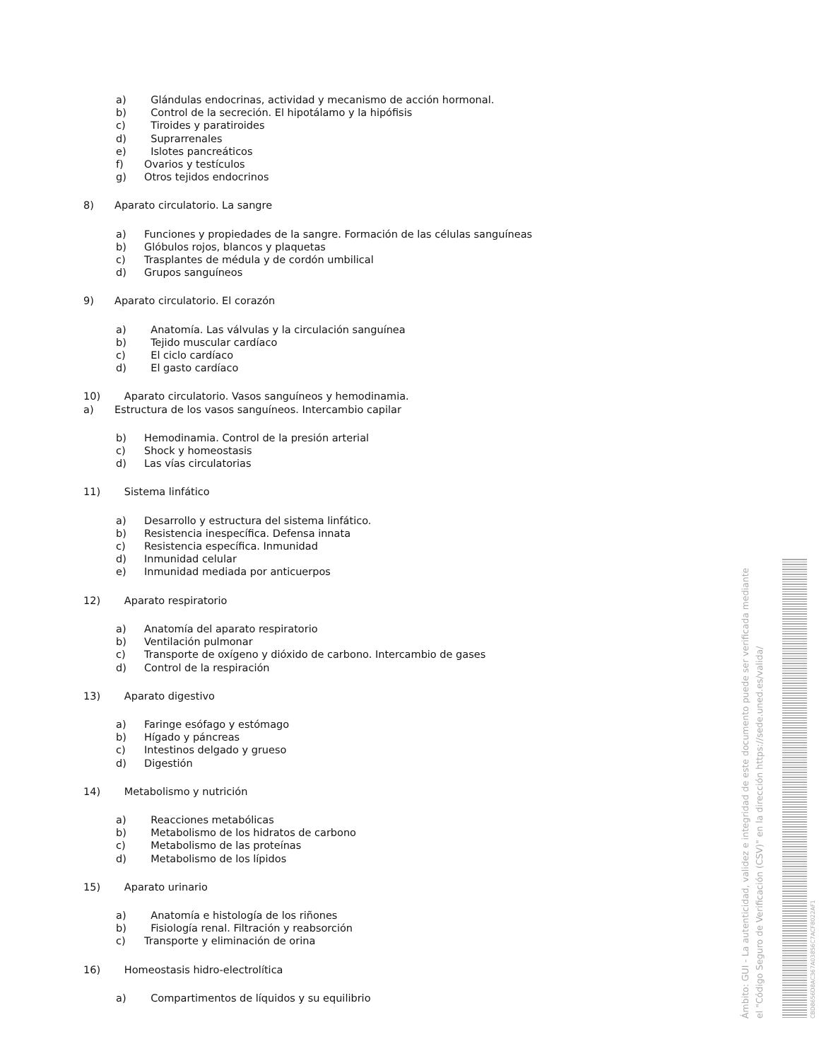a) Glándulas endocrinas, actividad y mecanismo de acción hormonal.
b) Control de la secreción. El hipotálamo y la hipófisis
c) Tiroides y paratiroides
d) Suprarrenales
e) Islotes pancreáticos
f) Ovarios y testículos
g) Otros tejidos endocrinos
8) Aparato circulatorio. La sangre
a) Funciones y propiedades de la sangre. Formación de las células sanguíneas
b) Glóbulos rojos, blancos y plaquetas
c) Trasplantes de médula y de cordón umbilical
d) Grupos sanguíneos
9) Aparato circulatorio. El corazón
a) Anatomía. Las válvulas y la circulación sanguínea
b) Tejido muscular cardíaco
c) El ciclo cardíaco
d) El gasto cardíaco
10) Aparato circulatorio. Vasos sanguíneos y hemodinamia.
a) Estructura de los vasos sanguíneos. Intercambio capilar
b) Hemodinamia. Control de la presión arterial
c) Shock y homeostasis
d) Las vías circulatorias
11) Sistema linfático
a) Desarrollo y estructura del sistema linfático.
b) Resistencia inespecífica. Defensa innata
c) Resistencia específica. Inmunidad
d) Inmunidad celular
e) Inmunidad mediada por anticuerpos
12) Aparato respiratorio
a) Anatomía del aparato respiratorio
b) Ventilación pulmonar
c) Transporte de oxígeno y dióxido de carbono. Intercambio de gases
d) Control de la respiración
13) Aparato digestivo
a) Faringe esófago y estómago
b) Hígado y páncreas
c) Intestinos delgado y grueso
d) Digestión
14) Metabolismo y nutrición
a) Reacciones metabólicas
b) Metabolismo de los hidratos de carbono
c) Metabolismo de las proteínas
d) Metabolismo de los lípidos
15) Aparato urinario
a) Anatomía e histología de los riñones
b) Fisiología renal. Filtración y reabsorción
c) Transporte y eliminación de orina
16) Homeostasis hidro-electrolítica
a) Compartimentos de líquidos y su equilibrio
Ámbito: GUI - La autenticidad, validez e integridad de este documento puede ser verificada mediante el "Código Seguro de Verificación (CSV)" en la dirección https://sede.uned.es/valida/
CBD8656D8AC367A03856C7ACF8022AF1